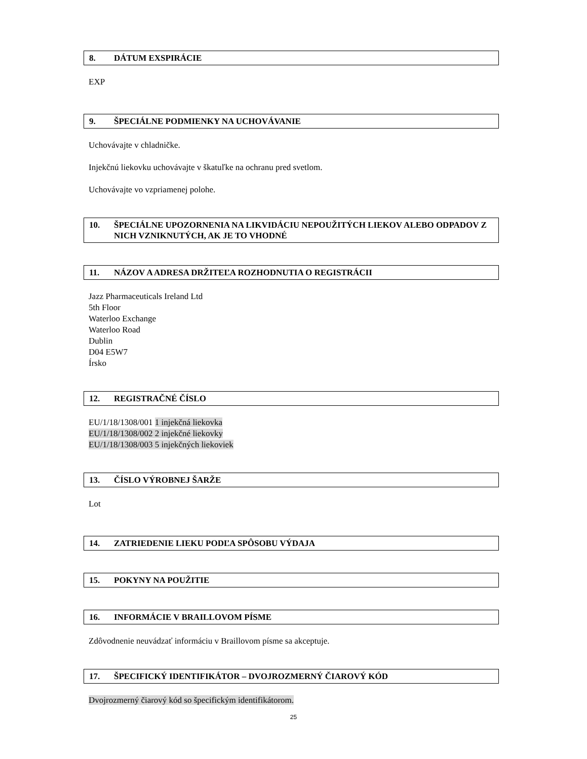8. DÁTUM EXSPIRÁCIE
EXP
9. ŠPECIÁLNE PODMIENKY NA UCHOVÁVANIE
Uchovávajte v chladničke.
Injekčnú liekovku uchovávajte v škatuľke na ochranu pred svetlom.
Uchovávajte vo vzpriamenej polohe.
10. ŠPECIÁLNE UPOZORNENIA NA LIKVIDÁCIU NEPOUŽITÝCH LIEKOV ALEBO ODPADOV Z NICH VZNIKNUTÝCH, AK JE TO VHODNÉ
11. NÁZOV A ADRESA DRŽITEĽA ROZHODNUTIA O REGISTRÁCII
Jazz Pharmaceuticals Ireland Ltd
5th Floor
Waterloo Exchange
Waterloo Road
Dublin
D04 E5W7
Írsko
12. REGISTRAČNÉ ČÍSLO
EU/1/18/1308/001 1 injekčná liekovka
EU/1/18/1308/002 2 injekčné liekovky
EU/1/18/1308/003 5 injekčných liekoviek
13. ČÍSLO VÝROBNEJ ŠARŽE
Lot
14. ZATRIEDENIE LIEKU PODĽA SPÔSOBU VÝDAJA
15. POKYNY NA POUŽITIE
16. INFORMÁCIE V BRAILLOVOM PÍSME
Zdôvodnenie neuvádzať informáciu v Braillovom písme sa akceptuje.
17. ŠPECIFICKÝ IDENTIFIKÁTOR – DVOJROZMERNÝ ČIAROVÝ KÓD
Dvojrozmerný čiarový kód so špecifickým identifikátorom.
25